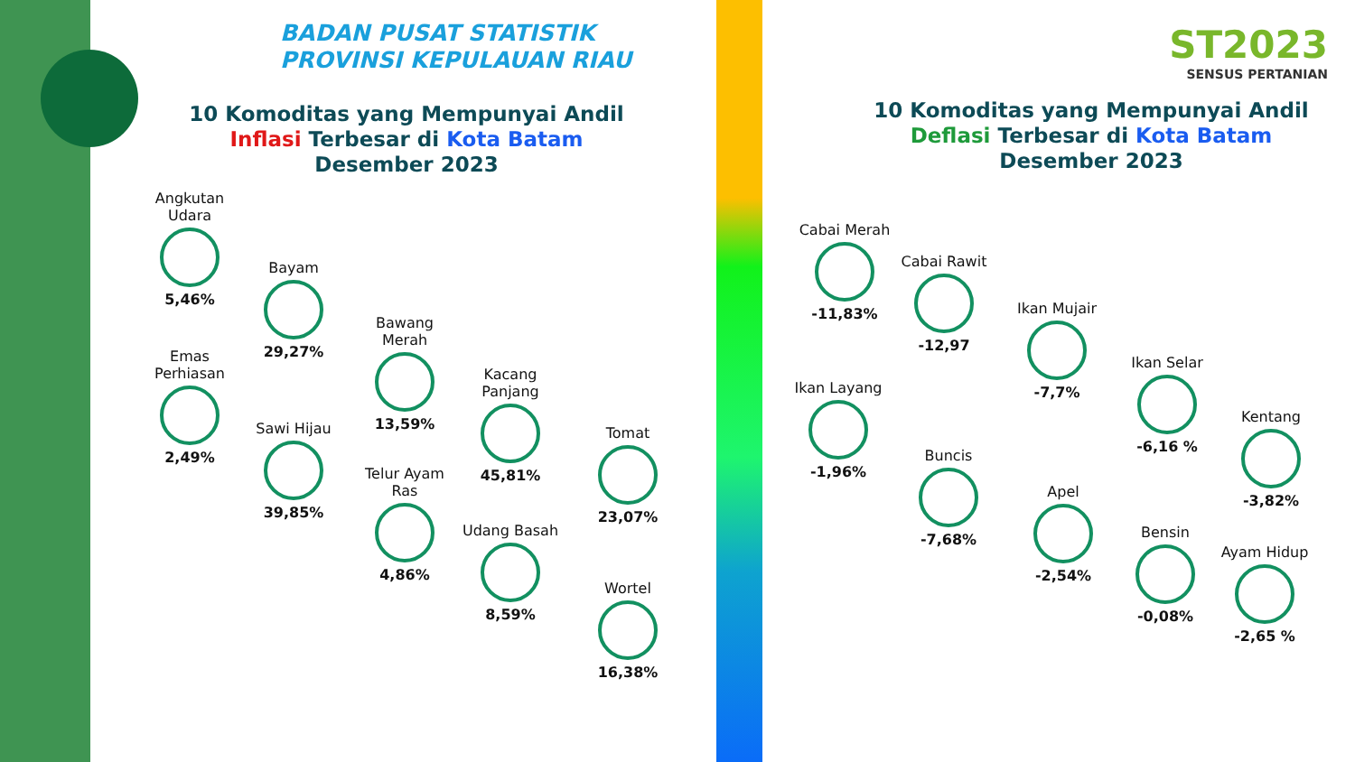BADAN PUSAT STATISTIK
PROVINSI KEPULAUAN RIAU
ST2023
SENSUS PERTANIAN
10 Komoditas yang Mempunyai Andil
Inflasi Terbesar di Kota Batam
Desember 2023
10 Komoditas yang Mempunyai Andil
Deflasi Terbesar di Kota Batam
Desember 2023
Angkutan Udara
5,46%
Emas Perhiasan
2,49%
Bayam
29,27%
Sawi Hijau
39,85%
Bawang Merah
13,59%
Telur Ayam Ras
4,86%
Kacang Panjang
45,81%
Udang Basah
8,59%
Tomat
23,07%
Wortel
16,38%
Cabai Merah
-11,83%
Ikan Layang
-1,96%
Cabai Rawit
-12,97
Buncis
-7,68%
Ikan Mujair
-7,7%
Apel
-2,54%
Ikan Selar
-6,16 %
Bensin
-0,08%
Kentang
-3,82%
Ayam Hidup
-2,65 %